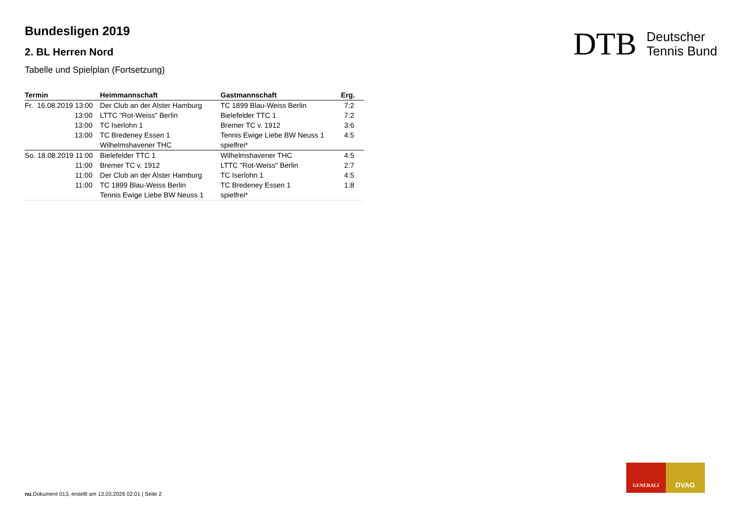Bundesligen 2019
2. BL Herren Nord
Tabelle und Spielplan (Fortsetzung)
| Termin | Heimmannschaft | Gastmannschaft | Erg. |
| --- | --- | --- | --- |
| Fr. 16.08.2019 13:00 | Der Club an der Alster Hamburg | TC 1899 Blau-Weiss Berlin | 7:2 |
| 13:00 | LTTC "Rot-Weiss" Berlin | Bielefelder TTC 1 | 7:2 |
| 13:00 | TC Iserlohn 1 | Bremer TC v. 1912 | 3:6 |
| 13:00 | TC Bredeney Essen 1 | Tennis Ewige Liebe BW Neuss 1 | 4:5 |
| | Wilhelmshavener THC | spielfrei* | |
| So. 18.08.2019 11:00 | Bielefelder TTC 1 | Wilhelmshavener THC | 4:5 |
| 11:00 | Bremer TC v. 1912 | LTTC "Rot-Weiss" Berlin | 2:7 |
| 11:00 | Der Club an der Alster Hamburg | TC Iserlohn 1 | 4:5 |
| 11:00 | TC 1899 Blau-Weiss Berlin | TC Bredeney Essen 1 | 1:8 |
| | Tennis Ewige Liebe BW Neuss 1 | spielfrei* | |
DTB
Deutscher
Tennis Bund
GENERALI
DVAG
nu.Dokument 013, erstellt am 13.03.2026 02:01 | Seite 2